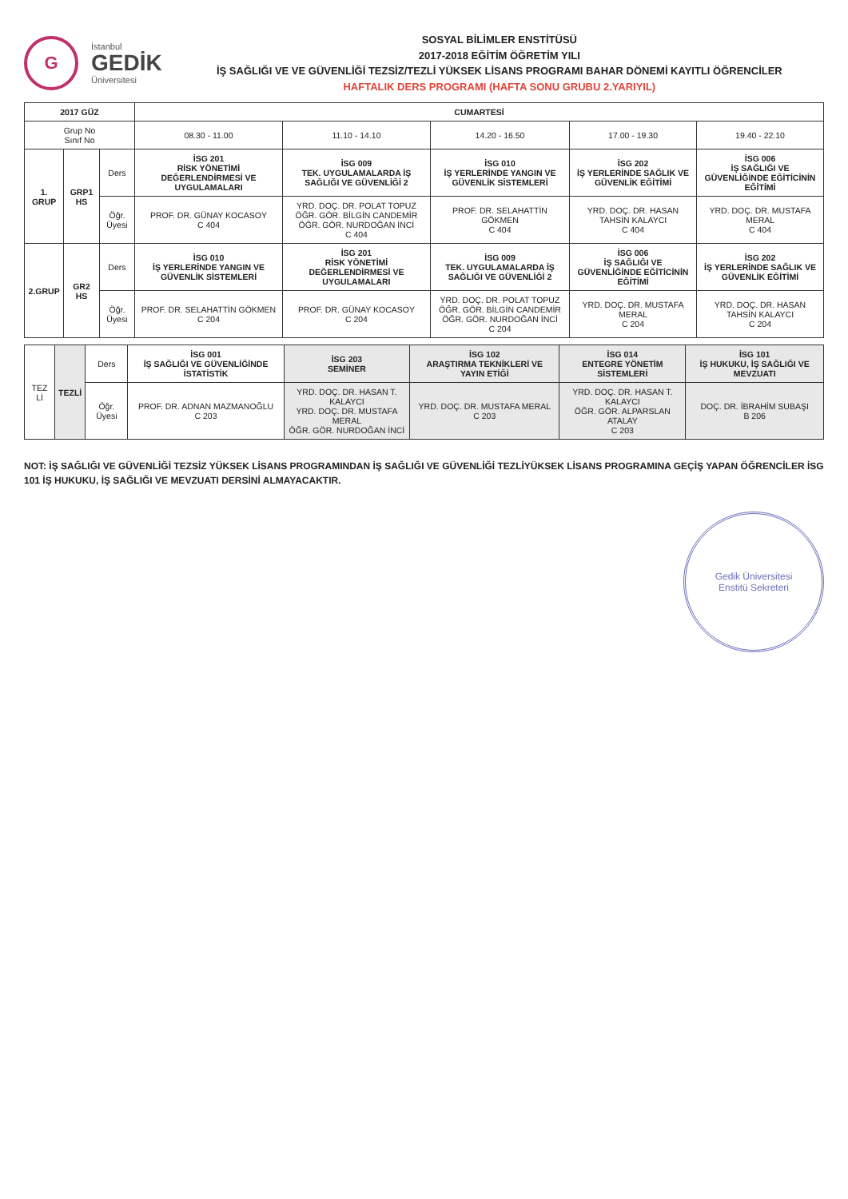G
İstanbul
GEDİK
Üniversitesi
SOSYAL BİLİMLER ENSTİTÜSÜ
2017-2018 EĞİTİM ÖĞRETİM YILI
İŞ SAĞLIĞI VE VE GÜVENLİĞİ TEZSİZ/TEZLİ YÜKSEK LİSANS PROGRAMI BAHAR DÖNEMİ KAYITLI ÖĞRENCİLER
HAFTALIK DERS PROGRAMI (HAFTA SONU GRUBU 2.YARIYIL)
| 2017 GÜZ | | | CUMARTESİ | | | | |
| --- | --- | --- | --- | --- | --- | --- | --- |
| Grup No Sınıf No | | | 08.30 - 11.00 | 11.10 - 14.10 | 14.20 - 16.50 | 17.00 - 19.30 | 19.40 - 22.10 |
| 1. GRUP | GRP1 HS | Ders | İSG 201 RİSK YÖNETİMİ DEĞERLENDİRMESİ VE UYGULAMALARI | İSG 009 TEK. UYGULAMALARDA İŞ SAĞLIĞI VE GÜVENLİĞİ 2 | İSG 010 İŞ YERLERİNDE YANGIN VE GÜVENLİK SİSTEMLERİ | İSG 202 İŞ YERLERİNDE SAĞLIK VE GÜVENLİK EĞİTİMİ | İSG 006 İŞ SAĞLIĞI VE GÜVENLİĞİNDE EĞİTİCİNİN EĞİTİMİ |
| | | Öğr. Üyesi | PROF. DR. GÜNAY KOCASOY C 404 | YRD. DOÇ. DR. POLAT TOPUZ ÖĞR. GÖR. BİLGİN CANDEMİR ÖĞR. GÖR. NURDOĞAN İNCİ C 404 | PROF. DR. SELAHATTİN GÖKMEN C 404 | YRD. DOÇ. DR. HASAN TAHSİN KALAYCI C 404 | YRD. DOÇ. DR. MUSTAFA MERAL C 404 |
| 2.GRUP | GR2 HS | Ders | İSG 010 İŞ YERLERİNDE YANGIN VE GÜVENLİK SİSTEMLERİ | İSG 201 RİSK YÖNETİMİ DEĞERLENDİRMESİ VE UYGULAMALARI | İSG 009 TEK. UYGULAMALARDA İŞ SAĞLIĞI VE GÜVENLİĞİ 2 | İSG 006 İŞ SAĞLIĞI VE GÜVENLİĞİNDE EĞİTİCİNİN EĞİTİMİ | İSG 202 İŞ YERLERİNDE SAĞLIK VE GÜVENLİK EĞİTİMİ |
| | | Öğr. Üyesi | PROF. DR. SELAHATTİN GÖKMEN C 204 | PROF. DR. GÜNAY KOCASOY C 204 | YRD. DOÇ. DR. POLAT TOPUZ ÖĞR. GÖR. BİLGİN CANDEMİR ÖĞR. GÖR. NURDOĞAN İNCİ C 204 | YRD. DOÇ. DR. MUSTAFA MERAL C 204 | YRD. DOÇ. DR. HASAN TAHSİN KALAYCI C 204 |
| TEZ Lİ | TEZLİ | Ders | İSG 001 İŞ SAĞLIĞI VE GÜVENLİĞİNDE İSTATİSTİK | İSG 203 SEMİNER | İSG 102 ARAŞTIRMA TEKNİKLERİ VE YAYIN ETİĞİ | İSG 014 ENTEGRE YÖNETİM SİSTEMLERİ | İSG 101 İŞ HUKUKU, İŞ SAĞLIĞI VE MEVZUATI |
| | | Öğr. Üyesi | PROF. DR. ADNAN MAZMANOĞLU C 203 | YRD. DOÇ. DR. HASAN T. KALAYCI YRD. DOÇ. DR. MUSTAFA MERAL ÖĞR. GÖR. NURDOĞAN İNCİ | YRD. DOÇ. DR. MUSTAFA MERAL C 203 | YRD. DOÇ. DR. HASAN T. KALAYCI ÖĞR. GÖR. ALPARSLAN ATALAY C 203 | DOÇ. DR. İBRAHİM SUBAŞI B 206 |
NOT: İŞ SAĞLIĞI VE GÜVENLİĞİ TEZSİZ YÜKSEK LİSANS PROGRAMINDAN İŞ SAĞLIĞI VE GÜVENLİĞİ TEZLİYÜKSEK LİSANS PROGRAMINA GEÇİŞ YAPAN ÖĞRENCİLER İSG 101 İŞ HUKUKU, İŞ SAĞLIĞI VE MEVZUATI DERSİNİ ALMAYACAKTIR.
Gedik Üniversitesi
Enstitü Sekreteri